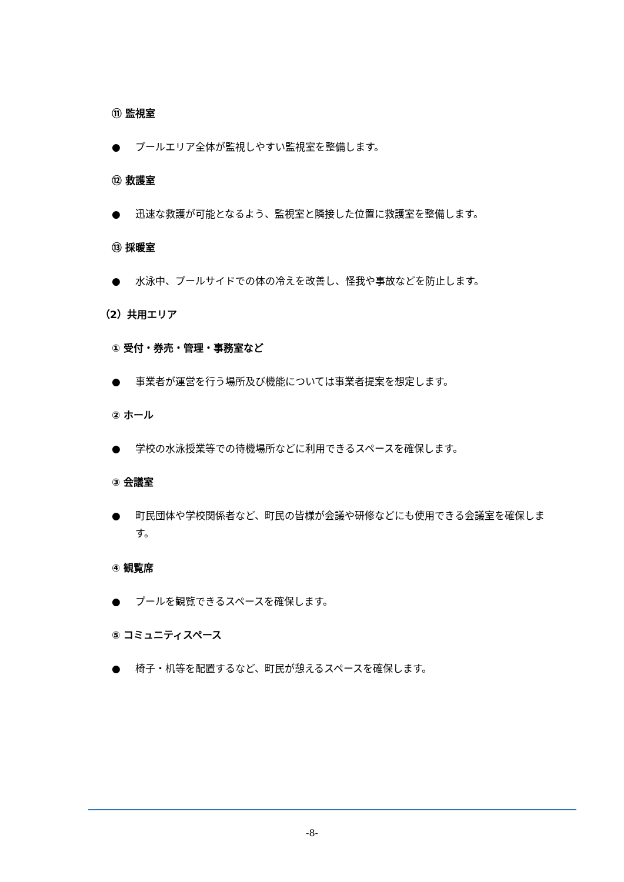⑪ 監視室
● プールエリア全体が監視しやすい監視室を整備します。
⑫ 救護室
● 迅速な救護が可能となるよう、監視室と隣接した位置に救護室を整備します。
⑬ 採暖室
● 水泳中、プールサイドでの体の冷えを改善し、怪我や事故などを防止します。
（2）共用エリア
① 受付・券売・管理・事務室など
● 事業者が運営を行う場所及び機能については事業者提案を想定します。
② ホール
● 学校の水泳授業等での待機場所などに利用できるスペースを確保します。
③ 会議室
● 町民団体や学校関係者など、町民の皆様が会議や研修などにも使用できる会議室を確保します。
④ 観覧席
● プールを観覧できるスペースを確保します。
⑤ コミュニティスペース
● 椅子・机等を配置するなど、町民が憩えるスペースを確保します。
-8-